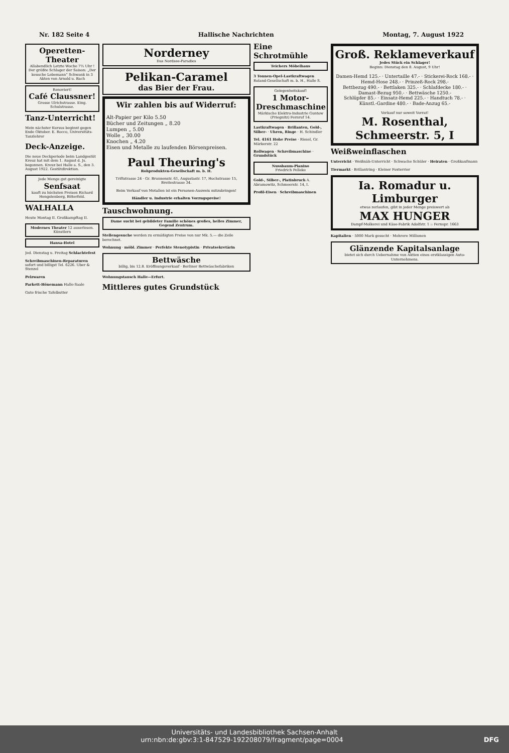Nr. 182 Seite 4 Hallische Nachrichten Montag, 7. August 1922
Operetten-Theater
Allabendlich Letzte Woche 7½ Uhr ! Der größte Schlager der Saison: „Der keusche Lebemann“ Schwank in 3 Akten von Arnold u. Bach
Renoviert!
Café Claussner!
Grosse Ulrichstrasse. Eing. Schulstrasse.
Tanz-Unterricht!
Mein nächster Kursus beginnt gegen Ende Oktober. E. Rocco, Universitäts-Tanzlehrer
Deck-Anzeige.
Die neue Deckperiode beim Landgestüt Kreuz hat mit dem 1. August d. Js. begonnen. Kreuz bei Halle a. S., den 3. August 1922. Gestütdirektion.
Jede Menge gut gereinigte
Senfsaat
kauft zu höchsten Preisen Richard Hengstenberg, Bitterfeld.
WALHALLA
Heute Montag II. Großkampftag II.
Modernes Theater 12 auserlesen. Künstlern
Hansa-Hotel
Jed. Dienstag u. Freitag Schlachtefest
Schreibmaschinen-Reparaturen sofort und billigst Tel. 6226. Uber & Stenzel
Pelzwaren
Parkett-Hönemann Halle-Saale
Gute frische Tafelbutter
Norderney
Das Nordsee-Paradies
Pelikan-Caramel
das Bier der Frau.
Wir zahlen bis auf Widerruf:
Alt-Papier per Kilo 5.50
Bücher und Zeitungen „ 8.20
Lumpen „ 5.00
Wolle „ 30.00
Knochen „ 4.20
Eisen und Metalle zu laufenden Börsenpreisen.
Paul Theuring's
Rohprodukten-Gesellschaft m. b. H.
Triftstrasse 24 · Gr. Brunnenstr. 61, Augustastr. 17, Hochstrasse 15, Breitestrasse 34.
Beim Verkauf von Metallen ist ein Personen-Ausweis mitzubringen!
Händler u. Industrie erhalten Vorzugspreise!
Tauschwohnung.
Dame sucht bei gebildeter Familie schönes großes, helles Zimmer, Gegend Zentrum.
Stellengesuche werden zu ermäßigten Preise von nur Mk. 5.— die Zeile berechnet.
Wohnung · möbl. Zimmer · Perfekte Stenotypistin · Privatsekretärin
Bettwäsche
billig, bis 12.8. Eröffnungsverkauf · Berliner Bettwäschefabriken
Wohnungstausch Halle—Erfurt.
Mittleres gutes Grundstück
Eine Schrotmühle
Teichers Möbelhaus
3 Tonnen-Opel-Lastkraftwagen Roland-Gesellschaft m. b. H., Halle S.
Gelegenheitskauf!
1 Motor-Dreschmaschine
Märkische Elektro-Industrie Guntow (Priegnitz) Fernruf 14.
Lastkraftwagen · Brillanten, Gold-, Silber- · Uhren, Ringe · H. Schindler
Tel. 4161 Hohe Preise · Riesel, Gr. Märkerstr. 22
Rollwagen · Schreibmaschine · Grundstück
Nussbaum-Pianino
Friedrich Pelleke
Gold-, Silber-, Platinbruch A. Abramowitz, Schmeerstr. 14, I.
Profil-Eisen · Schreibmaschinen
Groß. Reklameverkauf
Jedes Stück ein Schlager!
Beginn: Dienstag den 8. August, 9 Uhr!
Damen-Hemd 125.- · Untertaille 47.- · Stickerei-Rock 168.- · Hemd-Hose 248.- · Prinzeß-Rock 298.-
Bettbezug 490.- · Bettlaken 325.- · Schlafdecke 180.- · Damast-Bezug 950.- · Bettwäsche 1250.-
Schlüpfer 85.- · Einsatz-Hemd 225.- · Handtuch 78.- · Künstl.-Gardine 480.- · Bade-Anzug 65.-
Verkauf nur soweit Vorrat!
M. Rosenthal, Schmeerstr. 5, I
Weißweinflaschen
Unterricht · Weißnäh-Unterricht · Schwache Schüler · Heiraten · Großkaufmann
Tiermarkt · Brillantring · Kleiner Foxterrier
Ia. Romadur u. Limburger
etwas zerlaufen, gibt in jeder Menge preiswert ab
MAX HUNGER
Dampf-Molkerei und Käse-Fabrik Adolfstr. 1 :: Fernspr. 1663
Kapitalien · 5000 Mark gesucht · Mehrere Millionen
Glänzende Kapitalsanlage
bietet sich durch Uebernahme von Aktien eines erstklassigen Auto-Unternehmens.
Universitäts- und Landesbibliothek Sachsen-Anhalt
urn:nbn:de:gbv:3:1-847529-192208079/fragment/page=0004 DFG